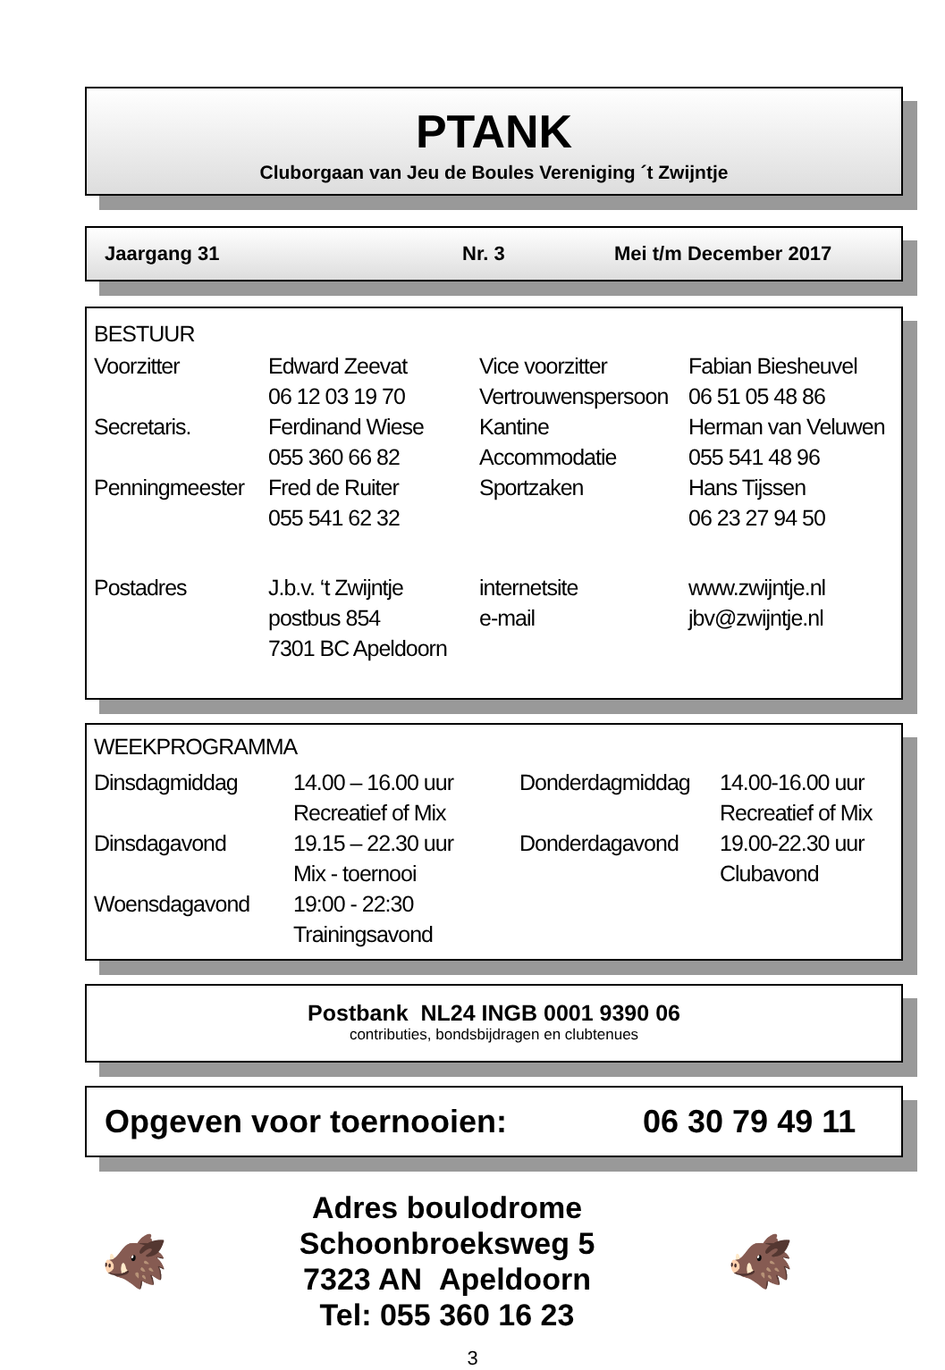PTANK
Cluborgaan van Jeu de Boules Vereniging ´t Zwijntje
Jaargang 31 Nr. 3 Mei t/m December 2017
BESTUUR
| Voorzitter | Edward Zeevat | Vice voorzitter | Fabian Biesheuvel |
| | 06 12 03 19 70 | Vertrouwenspersoon | 06 51 05 48 86 |
| Secretaris. | Ferdinand Wiese | Kantine | Herman van Veluwen |
| | 055 360 66 82 | Accommodatie | 055 541 48 96 |
| Penningmeester | Fred de Ruiter | Sportzaken | Hans Tijssen |
| | 055 541 62 32 | | 06 23 27 94 50 |
| Postadres | J.b.v. ‘t Zwijntje | internetsite | www.zwijntje.nl |
| | postbus 854 | e-mail | jbv@zwijntje.nl |
| | 7301 BC Apeldoorn | | |
WEEKPROGRAMMA
| Dinsdagmiddag | 14.00 – 16.00 uur | Donderdagmiddag | 14.00-16.00 uur |
| | Recreatief of Mix | | Recreatief of Mix |
| Dinsdagavond | 19.15 – 22.30 uur | Donderdagavond | 19.00-22.30 uur |
| | Mix - toernooi | | Clubavond |
| Woensdagavond | 19:00 - 22:30 | | |
| | Trainingsavond | | |
Postbank NL24 INGB 0001 9390 06
contributies, bondsbijdragen en clubtenues
Opgeven voor toernooien: 06 30 79 49 11
🐗
Adres boulodrome
Schoonbroeksweg 5
7323 AN Apeldoorn
Tel: 055 360 16 23
🐗
3